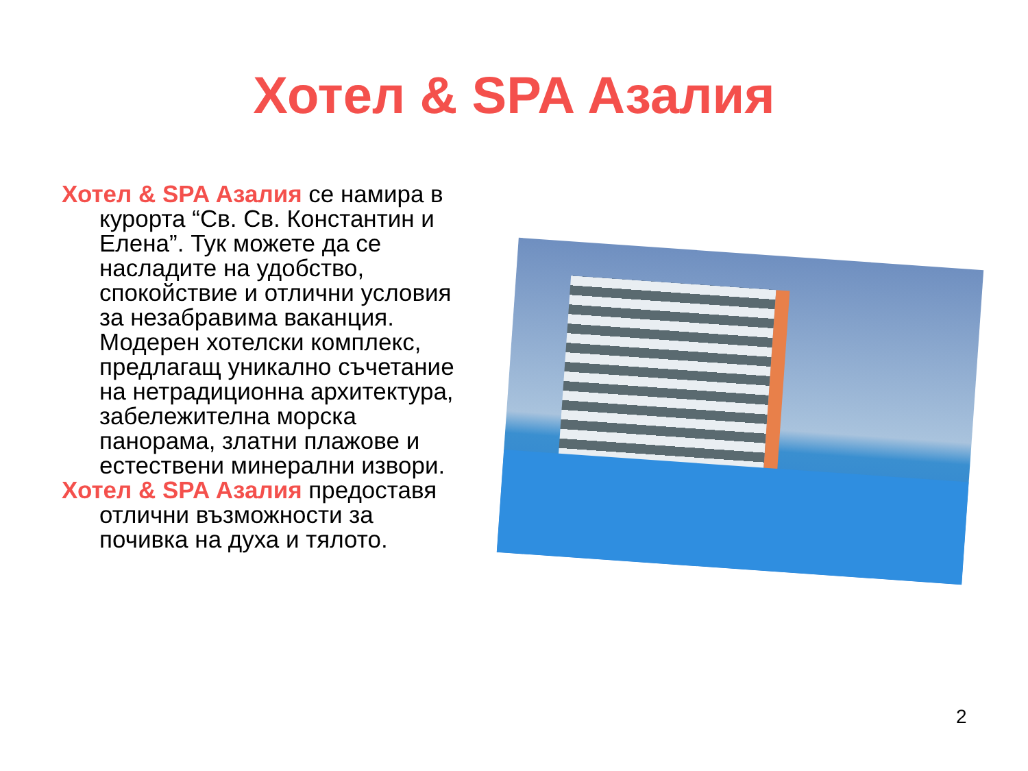Хотел & SPA Азалия
Хотел & SPA Азалия се намира в курорта “Св. Св. Константин и Елена”. Тук можете да се насладите на удобство, спокойствие и отлични условия за незабравима ваканция. Модерен хотелски комплекс, предлагащ уникално съчетание на нетрадиционна архитектура, забележителна морска панорама, златни плажове и естествени минерални извори.
Хотел & SPA Азалия предоставя отлични възможности за почивка на духа и тялото.
2